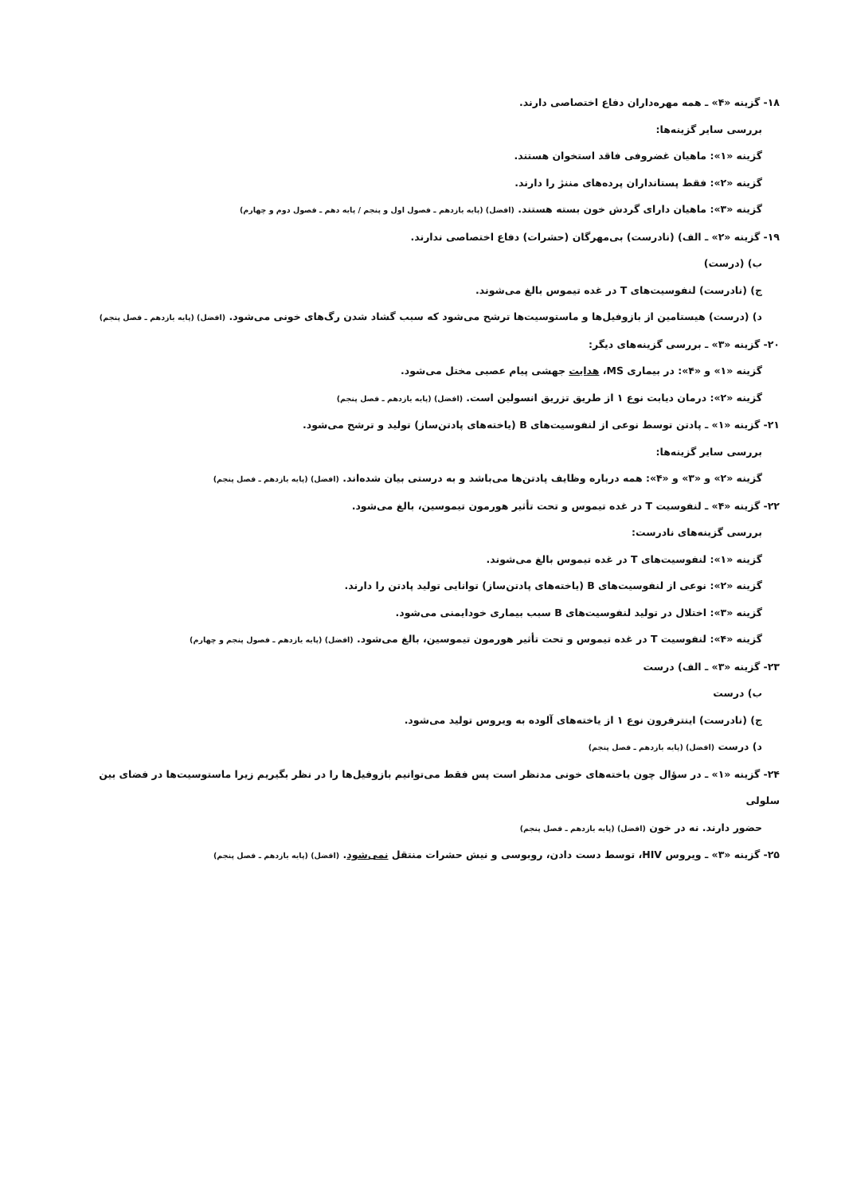۱۸- گزینه «۴» ـ همه مهره‌داران دفاع اختصاصی دارند.
بررسی سایر گزینه‌ها:
گزینه «۱»: ماهیان غضروفی فاقد استخوان هستند.
گزینه «۲»: فقط پستانداران پرده‌های مننژ را دارند.
گزینه «۳»: ماهیان دارای گردش خون بسته هستند. (افضل) (پایه یازدهم ـ فصول اول و پنجم / پایه دهم ـ فصول دوم و چهارم)
۱۹- گزینه «۲» ـ الف) (نادرست) بی‌مهرگان (حشرات) دفاع اختصاصی ندارند.
ب) (درست)
ج) (نادرست) لنفوسیت‌های T در غده تیموس بالغ می‌شوند.
د) (درست) هیستامین از بازوفیل‌ها و ماستوسیت‌ها ترشح می‌شود که سبب گشاد شدن رگ‌های خونی می‌شود. (افضل) (پایه یازدهم ـ فصل پنجم)
۲۰- گزینه «۳» ـ بررسی گزینه‌های دیگر:
گزینه «۱» و «۴»: در بیماری MS، هدایت جهشی پیام عصبی مختل می‌شود.
گزینه «۲»: درمان دیابت نوع ۱ از طریق تزریق انسولین است. (افضل) (پایه یازدهم ـ فصل پنجم)
۲۱- گزینه «۱» ـ پادتن توسط نوعی از لنفوسیت‌های B (یاخته‌های پادتن‌ساز) تولید و ترشح می‌شود.
بررسی سایر گزینه‌ها:
گزینه «۲» و «۳» و «۴»: همه درباره وظایف پادتن‌ها می‌باشد و به درستی بیان شده‌اند. (افضل) (پایه یازدهم ـ فصل پنجم)
۲۲- گزینه «۴» ـ لنفوسیت T در غده تیموس و تحت تأثیر هورمون تیموسین، بالغ می‌شود.
بررسی گزینه‌های نادرست:
گزینه «۱»: لنفوسیت‌های T در غده تیموس بالغ می‌شوند.
گزینه «۲»: نوعی از لنفوسیت‌های B (یاخته‌های پادتن‌ساز) توانایی تولید پادتن را دارند.
گزینه «۳»: اختلال در تولید لنفوسیت‌های B سبب بیماری خودایمنی می‌شود.
گزینه «۴»: لنفوسیت T در غده تیموس و تحت تأثیر هورمون تیموسین، بالغ می‌شود. (افضل) (پایه یازدهم ـ فصول پنجم و چهارم)
۲۳- گزینه «۳» ـ الف) درست
ب) درست
ج) (نادرست) اینترفرون نوع ۱ از یاخته‌های آلوده به ویروس تولید می‌شود.
د) درست (افضل) (پایه یازدهم ـ فصل پنجم)
۲۴- گزینه «۱» ـ در سؤال چون یاخته‌های خونی مدنظر است پس فقط می‌توانیم بازوفیل‌ها را در نظر بگیریم زیرا ماستوسیت‌ها در فضای بین سلولی
حضور دارند. نه در خون (افضل) (پایه یازدهم ـ فصل پنجم)
۲۵- گزینه «۳» ـ ویروس HIV، توسط دست دادن، روبوسی و نیش حشرات منتقل نمی‌شود. (افضل) (پایه یازدهم ـ فصل پنجم)